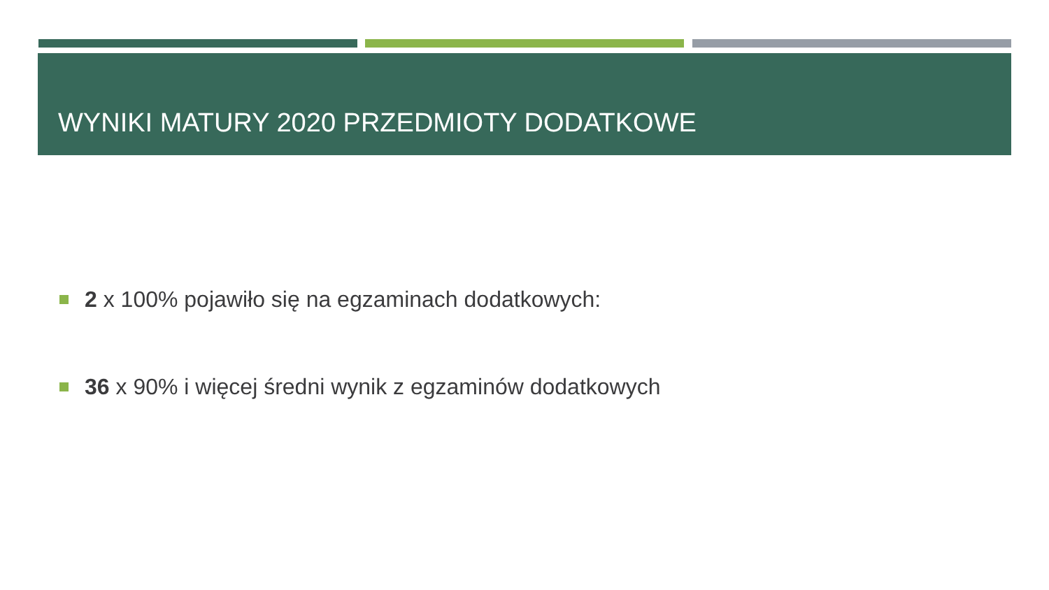WYNIKI MATURY 2020 PRZEDMIOTY DODATKOWE
2 x 100% pojawiło się na egzaminach dodatkowych:
36 x 90% i więcej średni wynik z egzaminów dodatkowych